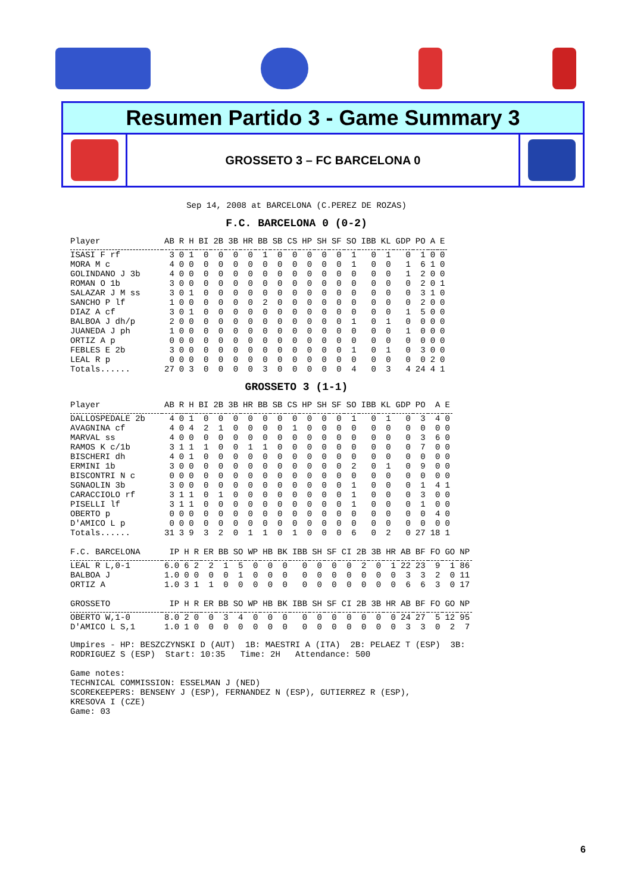Resumen Partido 3 - Game Summary 3
GROSSETO 3 – FC BARCELONA 0
Sep 14, 2008 at BARCELONA (C.PEREZ DE ROZAS)
F.C. BARCELONA 0 (0-2)
| Player | AB | R | H | BI | 2B | 3B | HR | BB | SB | CS | HP | SH | SF | SO | IBB | KL | GDP | PO | A | E |
| --- | --- | --- | --- | --- | --- | --- | --- | --- | --- | --- | --- | --- | --- | --- | --- | --- | --- | --- | --- | --- |
| ISASI F rf | 3 | 0 | 1 | 0 | 0 | 0 | 0 | 1 | 0 | 0 | 0 | 0 | 0 | 1 | 0 | 1 | 0 | 1 | 0 | 0 |
| MORA M c | 4 | 0 | 0 | 0 | 0 | 0 | 0 | 0 | 0 | 0 | 0 | 0 | 0 | 1 | 0 | 0 | 1 | 6 | 1 | 0 |
| GOLINDANO J 3b | 4 | 0 | 0 | 0 | 0 | 0 | 0 | 0 | 0 | 0 | 0 | 0 | 0 | 0 | 0 | 0 | 1 | 2 | 0 | 0 |
| ROMAN O 1b | 3 | 0 | 0 | 0 | 0 | 0 | 0 | 0 | 0 | 0 | 0 | 0 | 0 | 0 | 0 | 0 | 0 | 2 | 0 | 1 |
| SALAZAR J M ss | 3 | 0 | 1 | 0 | 0 | 0 | 0 | 0 | 0 | 0 | 0 | 0 | 0 | 0 | 0 | 0 | 0 | 3 | 1 | 0 |
| SANCHO P lf | 1 | 0 | 0 | 0 | 0 | 0 | 0 | 2 | 0 | 0 | 0 | 0 | 0 | 0 | 0 | 0 | 0 | 2 | 0 | 0 |
| DIAZ A cf | 3 | 0 | 1 | 0 | 0 | 0 | 0 | 0 | 0 | 0 | 0 | 0 | 0 | 0 | 0 | 0 | 1 | 5 | 0 | 0 |
| BALBOA J dh/p | 2 | 0 | 0 | 0 | 0 | 0 | 0 | 0 | 0 | 0 | 0 | 0 | 0 | 1 | 0 | 1 | 0 | 0 | 0 | 0 |
| JUANEDA J ph | 1 | 0 | 0 | 0 | 0 | 0 | 0 | 0 | 0 | 0 | 0 | 0 | 0 | 0 | 0 | 0 | 1 | 0 | 0 | 0 |
| ORTIZ A p | 0 | 0 | 0 | 0 | 0 | 0 | 0 | 0 | 0 | 0 | 0 | 0 | 0 | 0 | 0 | 0 | 0 | 0 | 0 | 0 |
| FEBLES E 2b | 3 | 0 | 0 | 0 | 0 | 0 | 0 | 0 | 0 | 0 | 0 | 0 | 0 | 1 | 0 | 1 | 0 | 3 | 0 | 0 |
| LEAL R p | 0 | 0 | 0 | 0 | 0 | 0 | 0 | 0 | 0 | 0 | 0 | 0 | 0 | 0 | 0 | 0 | 0 | 0 | 2 | 0 |
| Totals...... | 27 | 0 | 3 | 0 | 0 | 0 | 0 | 3 | 0 | 0 | 0 | 0 | 0 | 4 | 0 | 3 | 4 | 24 | 4 | 1 |
GROSSETO 3 (1-1)
| Player | AB | R | H | BI | 2B | 3B | HR | BB | SB | CS | HP | SH | SF | SO | IBB | KL | GDP | PO | A | E |
| --- | --- | --- | --- | --- | --- | --- | --- | --- | --- | --- | --- | --- | --- | --- | --- | --- | --- | --- | --- | --- |
| DALLOSPEDALE 2b | 4 | 0 | 1 | 0 | 0 | 0 | 0 | 0 | 0 | 0 | 0 | 0 | 0 | 1 | 0 | 1 | 0 | 3 | 4 | 0 |
| AVAGNINA cf | 4 | 0 | 4 | 2 | 1 | 0 | 0 | 0 | 0 | 1 | 0 | 0 | 0 | 0 | 0 | 0 | 0 | 0 | 0 | 0 |
| MARVAL ss | 4 | 0 | 0 | 0 | 0 | 0 | 0 | 0 | 0 | 0 | 0 | 0 | 0 | 0 | 0 | 0 | 0 | 3 | 6 | 0 |
| RAMOS K c/1b | 3 | 1 | 1 | 1 | 0 | 0 | 1 | 1 | 0 | 0 | 0 | 0 | 0 | 0 | 0 | 0 | 0 | 7 | 0 | 0 |
| BISCHERI dh | 4 | 0 | 1 | 0 | 0 | 0 | 0 | 0 | 0 | 0 | 0 | 0 | 0 | 0 | 0 | 0 | 0 | 0 | 0 | 0 |
| ERMINI 1b | 3 | 0 | 0 | 0 | 0 | 0 | 0 | 0 | 0 | 0 | 0 | 0 | 0 | 2 | 0 | 1 | 0 | 9 | 0 | 0 |
| BISCONTRI N c | 0 | 0 | 0 | 0 | 0 | 0 | 0 | 0 | 0 | 0 | 0 | 0 | 0 | 0 | 0 | 0 | 0 | 0 | 0 | 0 |
| SGNAOLIN 3b | 3 | 0 | 0 | 0 | 0 | 0 | 0 | 0 | 0 | 0 | 0 | 0 | 0 | 1 | 0 | 0 | 0 | 1 | 4 | 1 |
| CARACCIOLO rf | 3 | 1 | 1 | 0 | 1 | 0 | 0 | 0 | 0 | 0 | 0 | 0 | 0 | 1 | 0 | 0 | 0 | 3 | 0 | 0 |
| PISELLI lf | 3 | 1 | 1 | 0 | 0 | 0 | 0 | 0 | 0 | 0 | 0 | 0 | 0 | 1 | 0 | 0 | 0 | 1 | 0 | 0 |
| OBERTO p | 0 | 0 | 0 | 0 | 0 | 0 | 0 | 0 | 0 | 0 | 0 | 0 | 0 | 0 | 0 | 0 | 0 | 0 | 4 | 0 |
| D'AMICO L p | 0 | 0 | 0 | 0 | 0 | 0 | 0 | 0 | 0 | 0 | 0 | 0 | 0 | 0 | 0 | 0 | 0 | 0 | 0 | 0 |
| Totals...... | 31 | 3 | 9 | 3 | 2 | 0 | 1 | 1 | 0 | 1 | 0 | 0 | 0 | 6 | 0 | 2 | 0 | 27 | 18 | 1 |
| F.C. BARCELONA | IP | H | R | ER | BB | SO | WP | HB | BK | IBB | SH | SF | CI | 2B | 3B | HR | AB | BF | FO | GO | NP |
| --- | --- | --- | --- | --- | --- | --- | --- | --- | --- | --- | --- | --- | --- | --- | --- | --- | --- | --- | --- | --- | --- |
| LEAL R L,0-1 | 6.0 | 6 | 2 | 2 | 1 | 5 | 0 | 0 | 0 | 0 | 0 | 0 | 0 | 2 | 0 | 1 | 22 | 23 | 9 | 1 | 86 |
| BALBOA J | 1.0 | 0 | 0 | 0 | 0 | 1 | 0 | 0 | 0 | 0 | 0 | 0 | 0 | 0 | 0 | 0 | 3 | 3 | 2 | 0 | 11 |
| ORTIZ A | 1.0 | 3 | 1 | 1 | 0 | 0 | 0 | 0 | 0 | 0 | 0 | 0 | 0 | 0 | 0 | 0 | 6 | 6 | 3 | 0 | 17 |
| GROSSETO | IP | H | R | ER | BB | SO | WP | HB | BK | IBB | SH | SF | CI | 2B | 3B | HR | AB | BF | FO | GO | NP |
| --- | --- | --- | --- | --- | --- | --- | --- | --- | --- | --- | --- | --- | --- | --- | --- | --- | --- | --- | --- | --- | --- |
| OBERTO W,1-0 | 8.0 | 2 | 0 | 0 | 3 | 4 | 0 | 0 | 0 | 0 | 0 | 0 | 0 | 0 | 0 | 0 | 24 | 27 | 5 | 12 | 95 |
| D'AMICO L S,1 | 1.0 | 1 | 0 | 0 | 0 | 0 | 0 | 0 | 0 | 0 | 0 | 0 | 0 | 0 | 0 | 0 | 3 | 3 | 0 | 2 | 7 |
Umpires - HP: BESZCZYNSKI D (AUT)  1B: MAESTRI A (ITA)  2B: PELAEZ T (ESP)  3B:
RODRIGUEZ S (ESP)  Start: 10:35   Time: 2H   Attendance: 500

Game notes:
TECHNICAL COMMISSION: ESSELMAN J (NED)
SCOREKEEPERS: BENSENY J (ESP), FERNANDEZ N (ESP), GUTIERREZ R (ESP),
KRESOVA I (CZE)
Game: 03
6